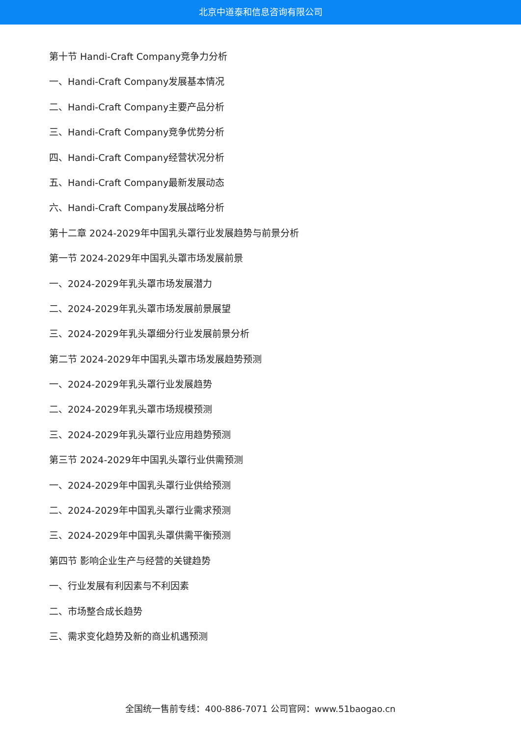北京中道泰和信息咨询有限公司
第十节 Handi-Craft Company竞争力分析
一、Handi-Craft Company发展基本情况
二、Handi-Craft Company主要产品分析
三、Handi-Craft Company竞争优势分析
四、Handi-Craft Company经营状况分析
五、Handi-Craft Company最新发展动态
六、Handi-Craft Company发展战略分析
第十二章 2024-2029年中国乳头罩行业发展趋势与前景分析
第一节 2024-2029年中国乳头罩市场发展前景
一、2024-2029年乳头罩市场发展潜力
二、2024-2029年乳头罩市场发展前景展望
三、2024-2029年乳头罩细分行业发展前景分析
第二节 2024-2029年中国乳头罩市场发展趋势预测
一、2024-2029年乳头罩行业发展趋势
二、2024-2029年乳头罩市场规模预测
三、2024-2029年乳头罩行业应用趋势预测
第三节 2024-2029年中国乳头罩行业供需预测
一、2024-2029年中国乳头罩行业供给预测
二、2024-2029年中国乳头罩行业需求预测
三、2024-2029年中国乳头罩供需平衡预测
第四节 影响企业生产与经营的关键趋势
一、行业发展有利因素与不利因素
二、市场整合成长趋势
三、需求变化趋势及新的商业机遇预测
全国统一售前专线：400-886-7071 公司官网：www.51baogao.cn